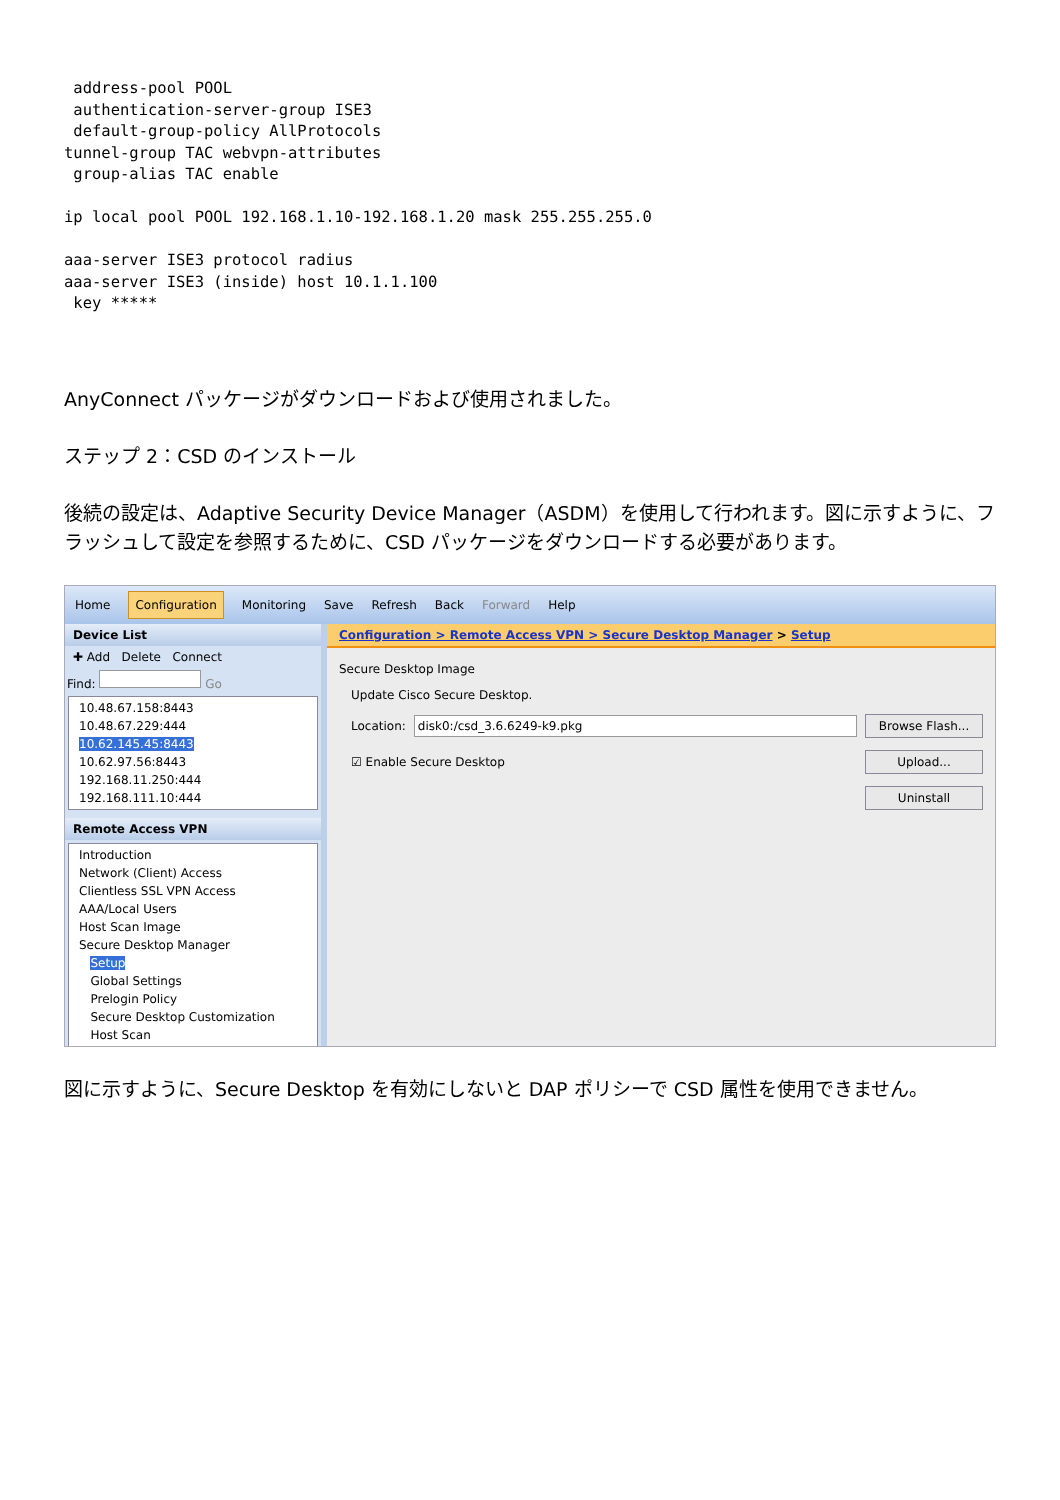address-pool POOL
 authentication-server-group ISE3
 default-group-policy AllProtocols
tunnel-group TAC webvpn-attributes
 group-alias TAC enable

ip local pool POOL 192.168.1.10-192.168.1.20 mask 255.255.255.0

aaa-server ISE3 protocol radius
aaa-server ISE3 (inside) host 10.1.1.100
 key *****
AnyConnect パッケージがダウンロードおよび使用されました。
ステップ 2：CSD のインストール
後続の設定は、Adaptive Security Device Manager（ASDM）を使用して行われます。図に示すように、フラッシュして設定を参照するために、CSD パッケージをダウンロードする必要があります。
Home Configuration Monitoring Save Refresh Back Forward Help
Device List
✚ Add Delete Connect
Find: Go
10.48.67.158:8443
10.48.67.229:444
10.62.145.45:8443
10.62.97.56:8443
192.168.11.250:444
192.168.111.10:444
Remote Access VPN
Introduction
Network (Client) Access
Clientless SSL VPN Access
AAA/Local Users
Host Scan Image
Secure Desktop Manager
Setup
Global Settings
Prelogin Policy
Secure Desktop Customization
Host Scan
Configuration > Remote Access VPN > Secure Desktop Manager > Setup
Secure Desktop Image
Update Cisco Secure Desktop.
Location: disk0:/csd_3.6.6249-k9.pkg Browse Flash...
☑ Enable Secure Desktop Upload...
Uninstall
図に示すように、Secure Desktop を有効にしないと DAP ポリシーで CSD 属性を使用できません。